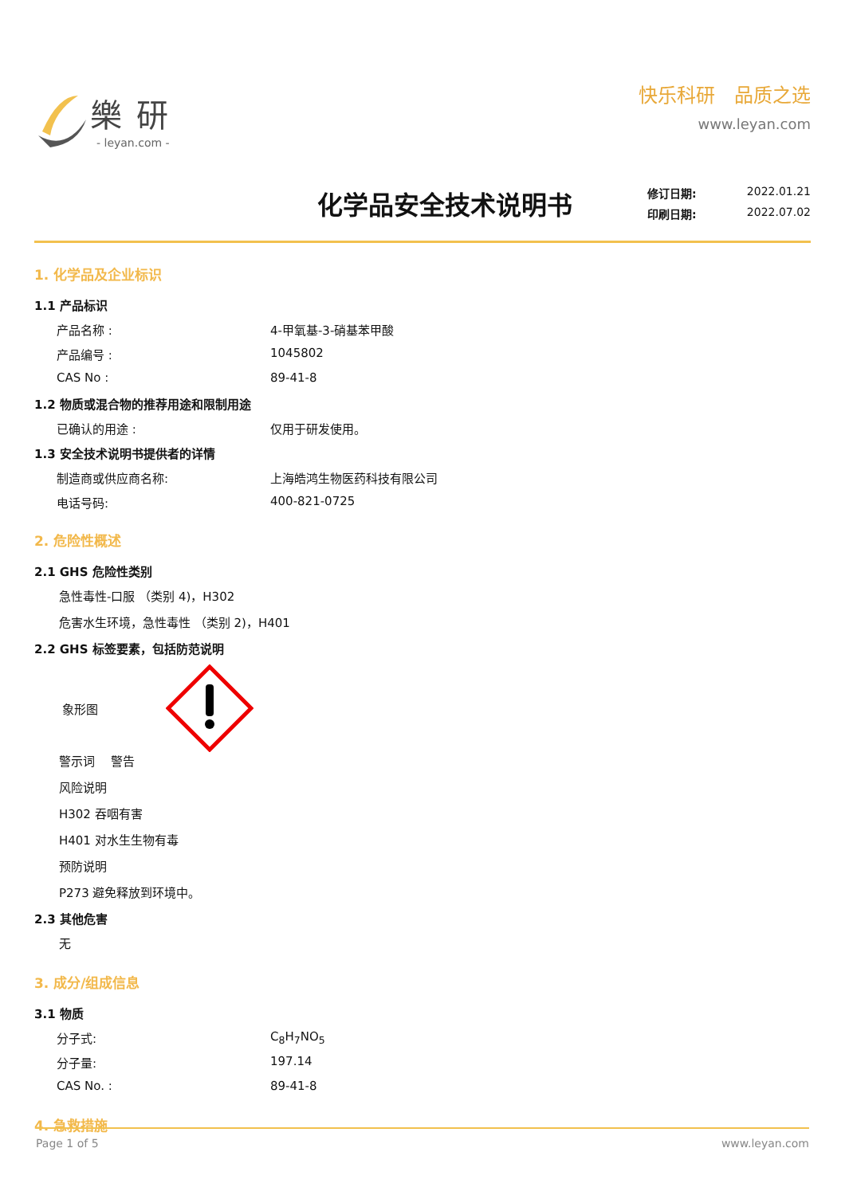樂研
- leyan.com -
快乐科研　品质之选
www.leyan.com
化学品安全技术说明书
修订日期: 2022.01.21
印刷日期: 2022.07.02
1. 化学品及企业标识
1.1 产品标识
产品名称 : 4-甲氧基-3-硝基苯甲酸
产品编号 : 1045802
CAS No : 89-41-8
1.2 物质或混合物的推荐用途和限制用途
已确认的用途 : 仅用于研发使用。
1.3 安全技术说明书提供者的详情
制造商或供应商名称: 上海皓鸿生物医药科技有限公司
电话号码: 400-821-0725
2. 危险性概述
2.1 GHS 危险性类别
急性毒性-口服 （类别 4)，H302
危害水生环境，急性毒性 （类别 2)，H401
2.2 GHS 标签要素，包括防范说明
象形图
警示词　 警告
风险说明
H302 吞咽有害
H401 对水生生物有毒
预防说明
P273 避免释放到环境中。
2.3 其他危害
无
3. 成分/组成信息
3.1 物质
分子式: C<sub>8</sub>H<sub>7</sub>NO<sub>5</sub>
分子量: 197.14
CAS No. : 89-41-8
4. 急救措施
Page 1 of 5 www.leyan.com